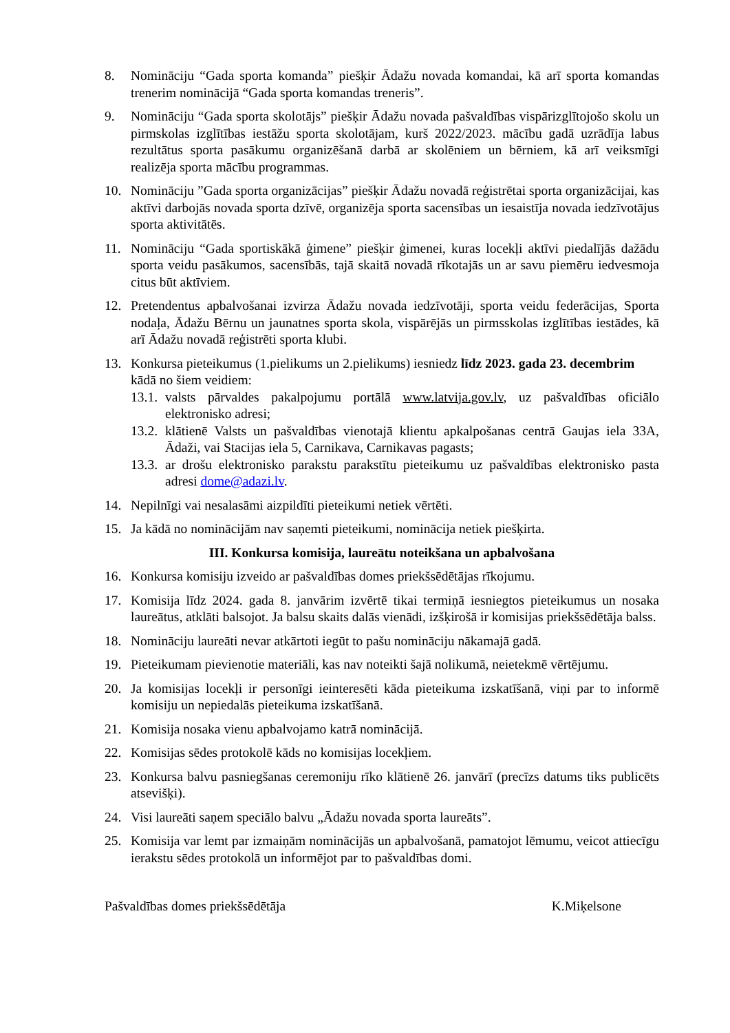8. Nomināciju “Gada sporta komanda” piešķir Ādažu novada komandai, kā arī sporta komandas trenerim nominācijā “Gada sporta komandas treneris”.
9. Nomināciju “Gada sporta skolotājs” piešķir Ādažu novada pašvaldības vispārizglītojošo skolu un pirmskolas izglītības iestāžu sporta skolotājam, kurš 2022/2023. mācību gadā uzrādīja labus rezultātus sporta pasākumu organizēšanā darbā ar skolēniem un bērniem, kā arī veiksmīgi realizēja sporta mācību programmas.
10. Nomināciju ”Gada sporta organizācijas” piešķir Ādažu novadā reģistrētai sporta organizācijai, kas aktīvi darbojās novada sporta dzīvē, organizēja sporta sacensības un iesaistīja novada iedzīvotājus sporta aktivitātēs.
11. Nomināciju “Gada sportiskākā ģimene” piešķir ģimenei, kuras locekļi aktīvi piedalījās dažādu sporta veidu pasākumos, sacensībās, tajā skaitā novadā rīkotajās un ar savu piemēru iedvesmoja citus būt aktīviem.
12. Pretendentus apbalvošanai izvirza Ādažu novada iedzīvotāji, sporta veidu federācijas, Sporta nodaļa, Ādažu Bērnu un jaunatnes sporta skola, vispārējās un pirmsskolas izglītības iestādes, kā arī Ādažu novadā reģistrēti sporta klubi.
13. Konkursa pieteikumus (1.pielikums un 2.pielikums) iesniedz līdz 2023. gada 23. decembrim kādā no šiem veidiem:
13.1.
valsts pārvaldes pakalpojumu portālā www.latvija.gov.lv, uz pašvaldības oficiālo elektronisko adresi;
13.2.
klātienē Valsts un pašvaldības vienotajā klientu apkalpošanas centrā Gaujas iela 33A, Ādaži, vai Stacijas iela 5, Carnikava, Carnikavas pagasts;
13.3.
ar drošu elektronisko parakstu parakstītu pieteikumu uz pašvaldības elektronisko pasta adresi dome@adazi.lv.
14. Nepilnīgi vai nesalasāmi aizpildīti pieteikumi netiek vērtēti.
15. Ja kādā no nominācijām nav saņemti pieteikumi, nominācija netiek piešķirta.
III. Konkursa komisija, laureātu noteikšana un apbalvošana
16. Konkursa komisiju izveido ar pašvaldības domes priekšsēdētājas rīkojumu.
17. Komisija līdz 2024. gada 8. janvārim izvērtē tikai termiņā iesniegtos pieteikumus un nosaka laureātus, atklāti balsojot. Ja balsu skaits dalās vienādi, izšķirošā ir komisijas priekšsēdētāja balss.
18. Nomināciju laureāti nevar atkārtoti iegūt to pašu nomināciju nākamajā gadā.
19. Pieteikumam pievienotie materiāli, kas nav noteikti šajā nolikumā, neietekmē vērtējumu.
20. Ja komisijas locekļi ir personīgi ieinteresēti kāda pieteikuma izskatīšanā, viņi par to informē komisiju un nepiedalās pieteikuma izskatīšanā.
21. Komisija nosaka vienu apbalvojamo katrā nominācijā.
22. Komisijas sēdes protokolē kāds no komisijas locekļiem.
23. Konkursa balvu pasniegšanas ceremoniju rīko klātienē 26. janvārī (precīzs datums tiks publicēts atsevišķi).
24. Visi laureāti saņem speciālo balvu „Ādažu novada sporta laureāts”.
25. Komisija var lemt par izmaiņām nominācijās un apbalvošanā, pamatojot lēmumu, veicot attiecīgu ierakstu sēdes protokolā un informējot par to pašvaldības domi.
Pašvaldības domes priekšsēdētāja K.Miķelsone